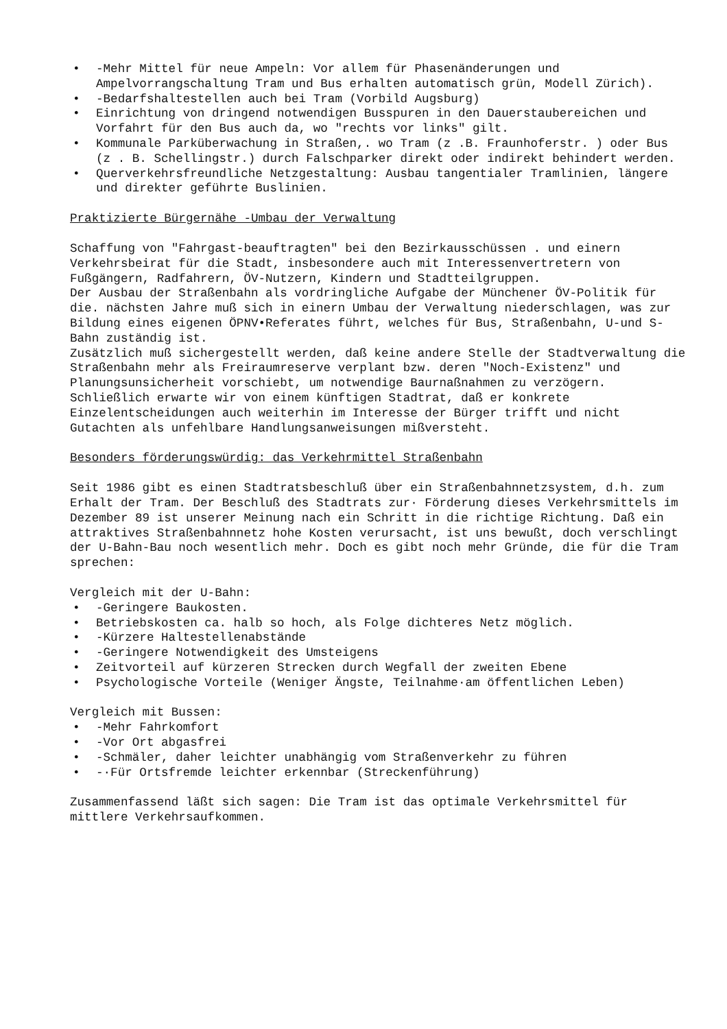• -Mehr Mittel für neue Ampeln: Vor allem für Phasenänderungen und Ampelvorrangschaltung Tram und Bus erhalten automatisch grün, Modell Zürich).
• -Bedarfshaltestellen auch bei Tram (Vorbild Augsburg)
• Einrichtung von dringend notwendigen Busspuren in den Dauerstaubereichen und Vorfahrt für den Bus auch da, wo "rechts vor links" gilt.
• Kommunale Parküberwachung in Straßen,. wo Tram (z .B. Fraunhoferstr. ) oder Bus (z . B. Schellingstr.) durch Falschparker direkt oder indirekt behindert werden.
• Querverkehrsfreundliche Netzgestaltung: Ausbau tangentialer Tramlinien, längere und direkter geführte Buslinien.
Praktizierte Bürgernähe -Umbau der Verwaltung
Schaffung von "Fahrgast-beauftragten" bei den Bezirkausschüssen . und einern Verkehrsbeirat für die Stadt, insbesondere auch mit Interessenvertretern von Fußgängern, Radfahrern, ÖV-Nutzern, Kindern und Stadtteilgruppen.
Der Ausbau der Straßenbahn als vordringliche Aufgabe der Münchener ÖV-Politik für die. nächsten Jahre muß sich in einern Umbau der Verwaltung niederschlagen, was zur Bildung eines eigenen ÖPNV•Referates führt, welches für Bus, Straßenbahn, U-und S-Bahn zuständig ist.
Zusätzlich muß sichergestellt werden, daß keine andere Stelle der Stadtverwaltung die Straßenbahn mehr als Freiraumreserve verplant bzw. deren "Noch-Existenz" und Planungsunsicherheit vorschiebt, um notwendige Baurnaßnahmen zu verzögern.
Schließlich erwarte wir von einem künftigen Stadtrat, daß er konkrete Einzelentscheidungen auch weiterhin im Interesse der Bürger trifft und nicht Gutachten als unfehlbare Handlungsanweisungen mißversteht.
Besonders förderungswürdig: das Verkehrmittel Straßenbahn
Seit 1986 gibt es einen Stadtratsbeschluß über ein Straßenbahnnetzsystem, d.h. zum Erhalt der Tram. Der Beschluß des Stadtrats zur· Förderung dieses Verkehrsmittels im Dezember 89 ist unserer Meinung nach ein Schritt in die richtige Richtung. Daß ein attraktives Straßenbahnnetz hohe Kosten verursacht, ist uns bewußt, doch verschlingt der U-Bahn-Bau noch wesentlich mehr. Doch es gibt noch mehr Gründe, die für die Tram sprechen:
Vergleich mit der U-Bahn:
• -Geringere Baukosten.
• Betriebskosten ca. halb so hoch, als Folge dichteres Netz möglich.
• -Kürzere Haltestellenabstände
• -Geringere Notwendigkeit des Umsteigens
• Zeitvorteil auf kürzeren Strecken durch Wegfall der zweiten Ebene
• Psychologische Vorteile (Weniger Ängste, Teilnahme·am öffentlichen Leben)
Vergleich mit Bussen:
• -Mehr Fahrkomfort
• -Vor Ort abgasfrei
• -Schmäler, daher leichter unabhängig vom Straßenverkehr zu führen
• -·Für Ortsfremde leichter erkennbar (Streckenführung)
Zusammenfassend läßt sich sagen: Die Tram ist das optimale Verkehrsmittel für mittlere Verkehrsaufkommen.